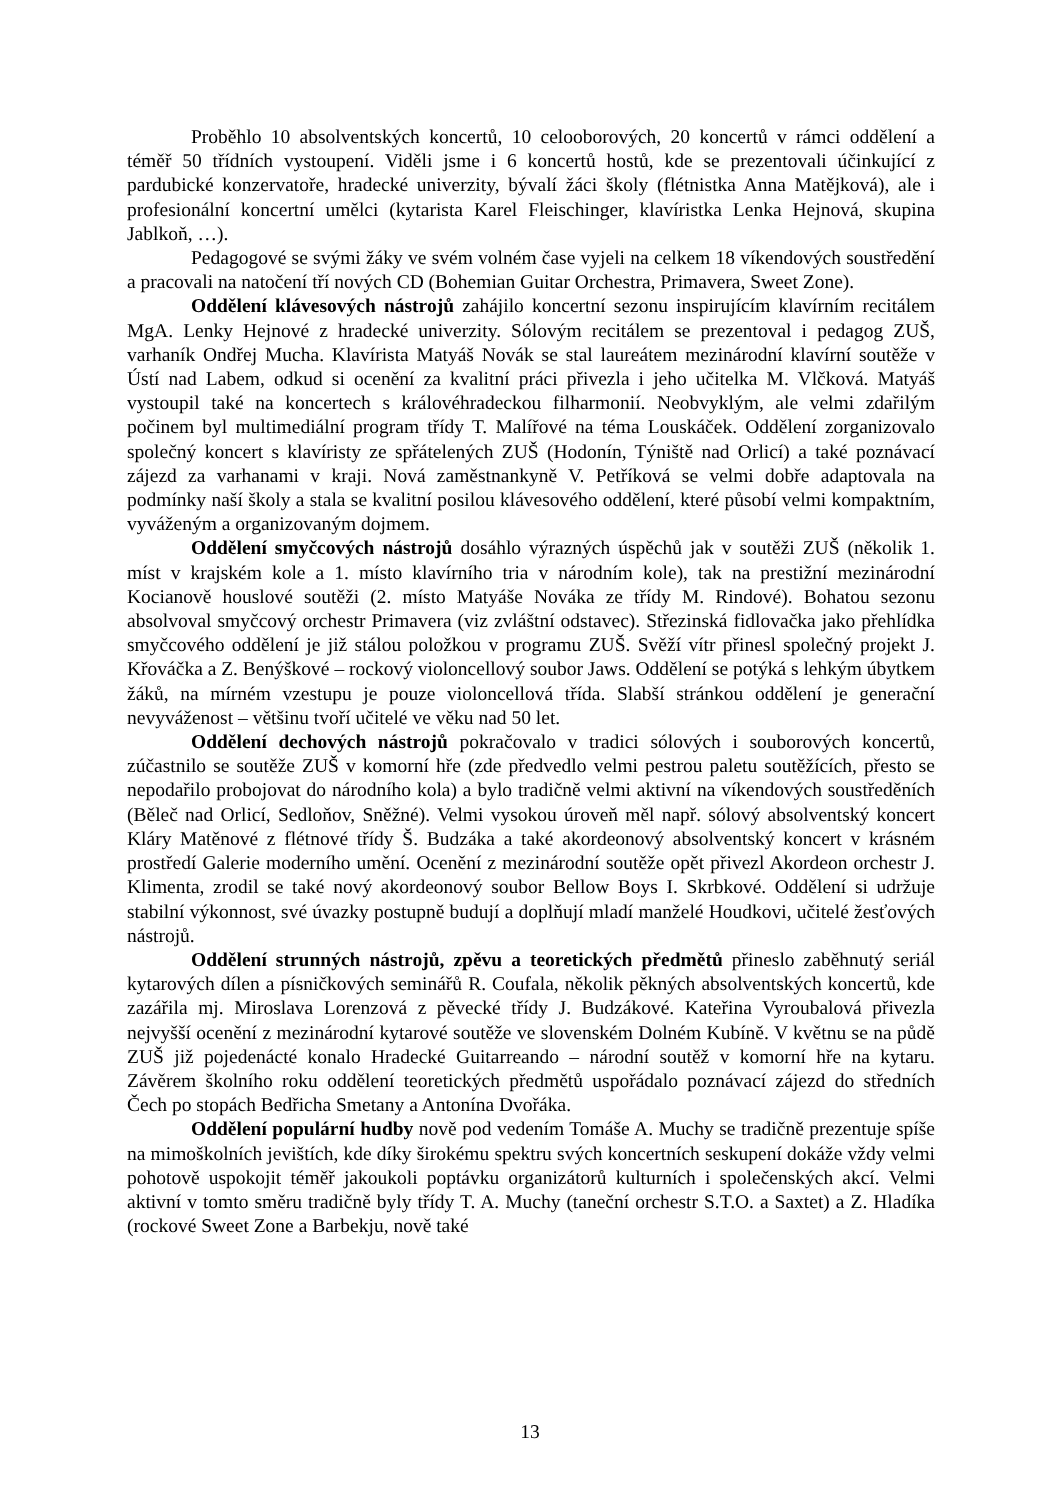Proběhlo 10 absolventských koncertů, 10 celooborových, 20 koncertů v rámci oddělení a téměř 50 třídních vystoupení. Viděli jsme i 6 koncertů hostů, kde se prezentovali účinkující z pardubické konzervatoře, hradecké univerzity, bývalí žáci školy (flétnistka Anna Matějková), ale i profesionální koncertní umělci (kytarista Karel Fleischinger, klavíristka Lenka Hejnová, skupina Jablkoň, …).
Pedagogové se svými žáky ve svém volném čase vyjeli na celkem 18 víkendových soustředění a pracovali na natočení tří nových CD (Bohemian Guitar Orchestra, Primavera, Sweet Zone).
Oddělení klávesových nástrojů zahájilo koncertní sezonu inspirujícím klavírním recitálem MgA. Lenky Hejnové z hradecké univerzity. Sólovým recitálem se prezentoval i pedagog ZUŠ, varhaník Ondřej Mucha. Klavírista Matyáš Novák se stal laureátem mezinárodní klavírní soutěže v Ústí nad Labem, odkud si ocenění za kvalitní práci přivezla i jeho učitelka M. Vlčková. Matyáš vystoupil také na koncertech s královéhradeckou filharmonií. Neobvyklým, ale velmi zdařilým počinem byl multimediální program třídy T. Malířové na téma Louskáček. Oddělení zorganizovalo společný koncert s klavíristy ze spřátelených ZUŠ (Hodonín, Týniště nad Orlicí) a také poznávací zájezd za varhanami v kraji. Nová zaměstnankyně V. Petříková se velmi dobře adaptovala na podmínky naší školy a stala se kvalitní posilou klávesového oddělení, které působí velmi kompaktním, vyváženým a organizovaným dojmem.
Oddělení smyčcových nástrojů dosáhlo výrazných úspěchů jak v soutěži ZUŠ (několik 1. míst v krajském kole a 1. místo klavírního tria v národním kole), tak na prestižní mezinárodní Kocianově houslové soutěži (2. místo Matyáše Nováka ze třídy M. Rindové). Bohatou sezonu absolvoval smyčcový orchestr Primavera (viz zvláštní odstavec). Střezinská fidlovačka jako přehlídka smyčcového oddělení je již stálou položkou v programu ZUŠ. Svěží vítr přinesl společný projekt J. Křováčka a Z. Benýškové – rockový violoncellový soubor Jaws. Oddělení se potýká s lehkým úbytkem žáků, na mírném vzestupu je pouze violoncellová třída. Slabší stránkou oddělení je generační nevyváženost – většinu tvoří učitelé ve věku nad 50 let.
Oddělení dechových nástrojů pokračovalo v tradici sólových i souborových koncertů, zúčastnilo se soutěže ZUŠ v komorní hře (zde předvedlo velmi pestrou paletu soutěžících, přesto se nepodařilo probojovat do národního kola) a bylo tradičně velmi aktivní na víkendových soustředěních (Běleč nad Orlicí, Sedloňov, Sněžné). Velmi vysokou úroveň měl např. sólový absolventský koncert Kláry Matěnové z flétnové třídy Š. Budzáka a také akordeonový absolventský koncert v krásném prostředí Galerie moderního umění. Ocenění z mezinárodní soutěže opět přivezl Akordeon orchestr J. Klimenta, zrodil se také nový akordeonový soubor Bellow Boys I. Skrbkové. Oddělení si udržuje stabilní výkonnost, své úvazky postupně budují a doplňují mladí manželé Houdkovi, učitelé žesťových nástrojů.
Oddělení strunných nástrojů, zpěvu a teoretických předmětů přineslo zaběhnutý seriál kytarových dílen a písničkových seminářů R. Coufala, několik pěkných absolventských koncertů, kde zazářila mj. Miroslava Lorenzová z pěvecké třídy J. Budzákové. Kateřina Vyroubalová přivezla nejvyšší ocenění z mezinárodní kytarové soutěže ve slovenském Dolném Kubíně. V květnu se na půdě ZUŠ již pojedenácté konalo Hradecké Guitarreando – národní soutěž v komorní hře na kytaru. Závěrem školního roku oddělení teoretických předmětů uspořádalo poznávací zájezd do středních Čech po stopách Bedřicha Smetany a Antonína Dvořáka.
Oddělení populární hudby nově pod vedením Tomáše A. Muchy se tradičně prezentuje spíše na mimoškolních jevištích, kde díky širokému spektru svých koncertních seskupení dokáže vždy velmi pohotově uspokojit téměř jakoukoli poptávku organizátorů kulturních i společenských akcí. Velmi aktivní v tomto směru tradičně byly třídy T. A. Muchy (taneční orchestr S.T.O. a Saxtet) a Z. Hladíka (rockové Sweet Zone a Barbekju, nově také
13